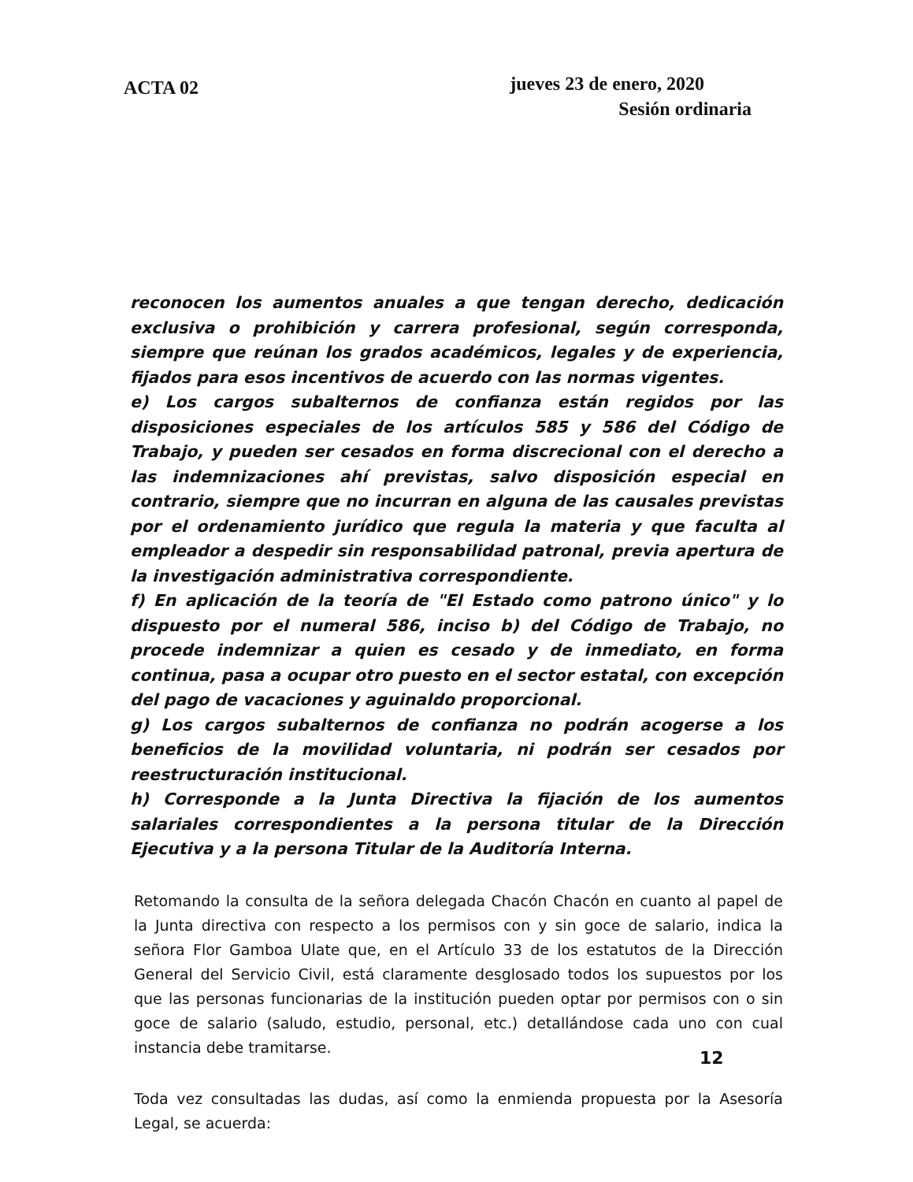ACTA 02
jueves 23 de enero, 2020
Sesión ordinaria
reconocen los aumentos anuales a que tengan derecho, dedicación exclusiva o prohibición y carrera profesional, según corresponda, siempre que reúnan los grados académicos, legales y de experiencia, fijados para esos incentivos de acuerdo con las normas vigentes.
e) Los cargos subalternos de confianza están regidos por las disposiciones especiales de los artículos 585 y 586 del Código de Trabajo, y pueden ser cesados en forma discrecional con el derecho a las indemnizaciones ahí previstas, salvo disposición especial en contrario, siempre que no incurran en alguna de las causales previstas por el ordenamiento jurídico que regula la materia y que faculta al empleador a despedir sin responsabilidad patronal, previa apertura de la investigación administrativa correspondiente.
f) En aplicación de la teoría de "El Estado como patrono único" y lo dispuesto por el numeral 586, inciso b) del Código de Trabajo, no procede indemnizar a quien es cesado y de inmediato, en forma continua, pasa a ocupar otro puesto en el sector estatal, con excepción del pago de vacaciones y aguinaldo proporcional.
g) Los cargos subalternos de confianza no podrán acogerse a los beneficios de la movilidad voluntaria, ni podrán ser cesados por reestructuración institucional.
h) Corresponde a la Junta Directiva la fijación de los aumentos salariales correspondientes a la persona titular de la Dirección Ejecutiva y a la persona Titular de la Auditoría Interna.
Retomando la consulta de la señora delegada Chacón Chacón en cuanto al papel de la Junta directiva con respecto a los permisos con y sin goce de salario, indica la señora Flor Gamboa Ulate que, en el Artículo 33 de los estatutos de la Dirección General del Servicio Civil, está claramente desglosado todos los supuestos por los que las personas funcionarias de la institución pueden optar por permisos con o sin goce de salario (saludo, estudio, personal, etc.) detallándose cada uno con cual instancia debe tramitarse.
Toda vez consultadas las dudas, así como la enmienda propuesta por la Asesoría Legal, se acuerda:
12